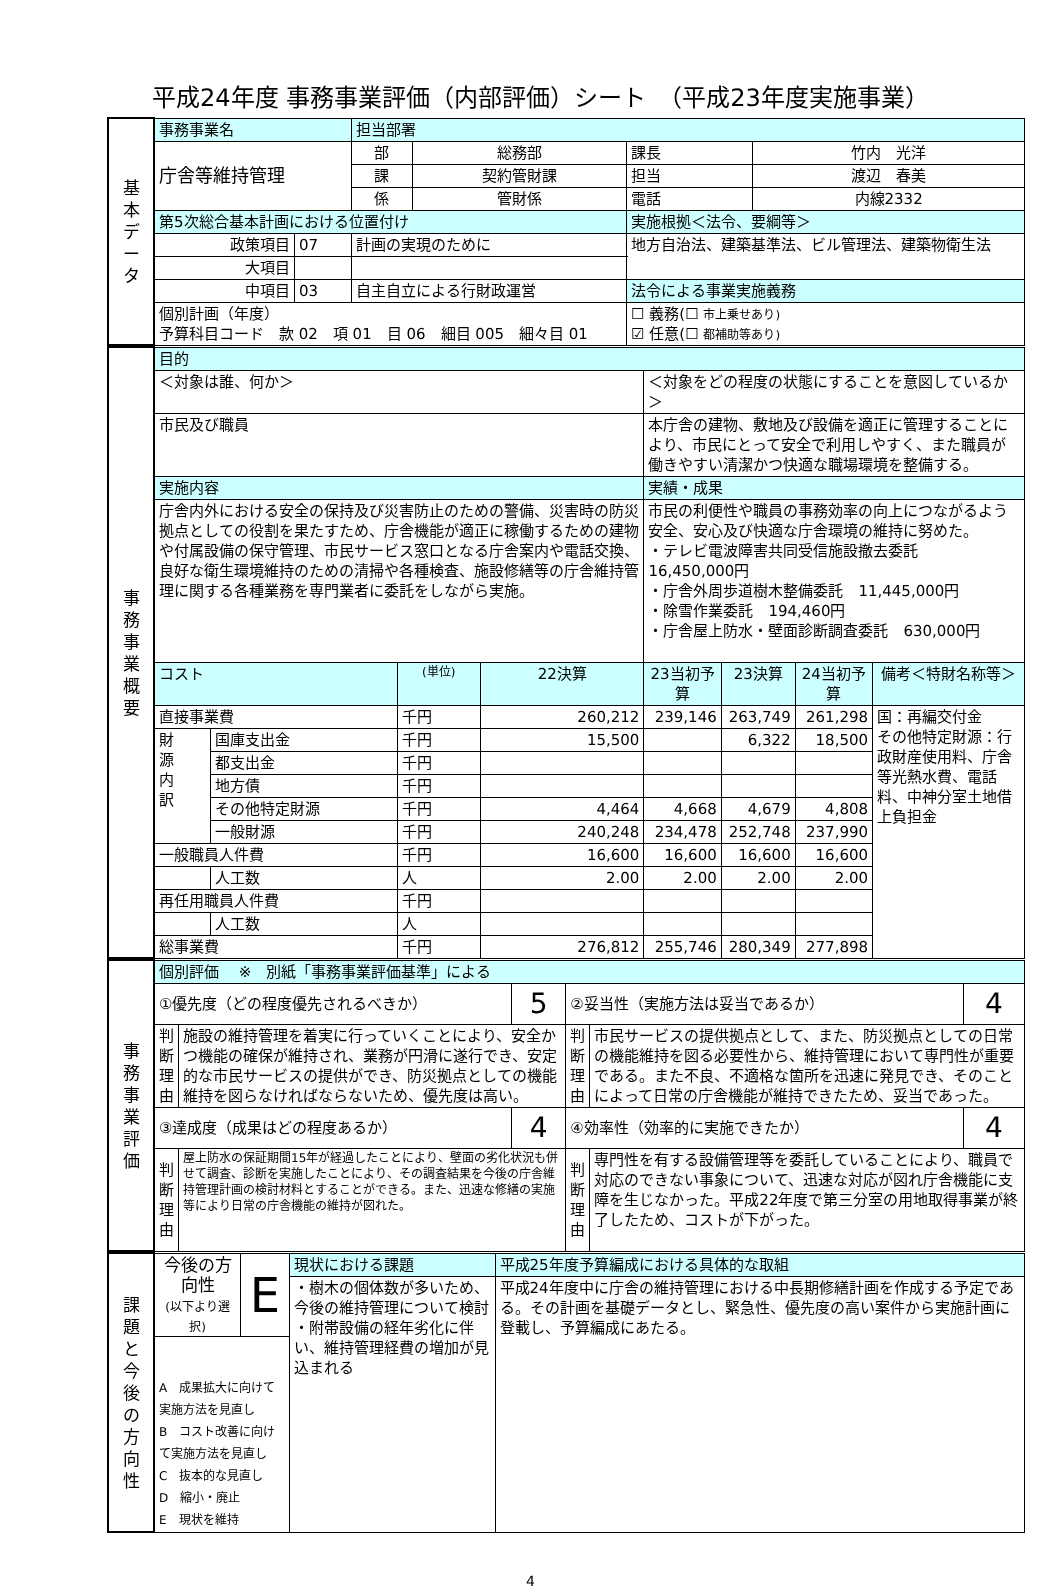平成24年度 事務事業評価（内部評価）シート　（平成23年度実施事業）
| 基 本 デ ー タ | 事務事業名 | | | 担当部署 | | | |
| | 庁舎等維持管理 | | | 部 | 総務部 | 課長 | 竹内 光洋 |
| | | | | 課 | 契約管財課 | 担当 | 渡辺 春美 |
| | | | | 係 | 管財係 | 電話 | 内線2332 |
| | 第5次総合基本計画における位置付け | | | | | 実施根拠＜法令、要綱等＞ | |
| | 政策項目 | 07 | 計画の実現のために | | | 地方自治法、建築基準法、ビル管理法、建築物衛生法 | |
| | 大項目 | | | | | | |
| | 中項目 | 03 | 自主自立による行財政運営 | | | 法令による事業実施義務 | |
| | 個別計画（年度） 予算科目コード 款 02 項 01 目 06 細目 005 細々目 01 | | | | | ☐ 義務(☐ 市上乗せあり) ☑ 任意(☐ 都補助等あり) | |
| 事 務 事 業 概 要 | 目的 | | | | | | | |
| | ＜対象は誰、何か＞ | | | | ＜対象をどの程度の状態にすることを意図しているか＞ | | | |
| | 市民及び職員 | | | | 本庁舎の建物、敷地及び設備を適正に管理することにより、市民にとって安全で利用しやすく、また職員が働きやすい清潔かつ快適な職場環境を整備する。 | | | |
| | 実施内容 | | | | 実績・成果 | | | |
| | 庁舎内外における安全の保持及び災害防止のための警備、災害時の防災拠点としての役割を果たすため、庁舎機能が適正に稼働するための建物や付属設備の保守管理、市民サービス窓口となる庁舎案内や電話交換、良好な衛生環境維持のための清掃や各種検査、施設修繕等の庁舎維持管理に関する各種業務を専門業者に委託をしながら実施。 | | | | 市民の利便性や職員の事務効率の向上につながるよう安全、安心及び快適な庁舎環境の維持に努めた。 ・テレビ電波障害共同受信施設撤去委託 16,450,000円 ・庁舎外周歩道樹木整備委託 11,445,000円 ・除雪作業委託 194,460円 ・庁舎屋上防水・壁面診断調査委託 630,000円 | | | |
| | コスト | | (単位) | 22決算 | 23当初予算 | 23決算 | 24当初予算 | 備考＜特財名称等＞ |
| | 直接事業費 | | 千円 | 260,212 | 239,146 | 263,749 | 261,298 | 国：再編交付金 その他特定財源：行政財産使用料、庁舎等光熱水費、電話料、中神分室土地借上負担金 |
| | 財 源 内 訳 | 国庫支出金 | 千円 | 15,500 | | 6,322 | 18,500 | |
| | | 都支出金 | 千円 | | | | | |
| | | 地方債 | 千円 | | | | | |
| | | その他特定財源 | 千円 | 4,464 | 4,668 | 4,679 | 4,808 | |
| | | 一般財源 | 千円 | 240,248 | 234,478 | 252,748 | 237,990 | |
| | 一般職員人件費 | | 千円 | 16,600 | 16,600 | 16,600 | 16,600 | |
| | | 人工数 | 人 | 2.00 | 2.00 | 2.00 | 2.00 | |
| | 再任用職員人件費 | | 千円 | | | | | |
| | | 人工数 | 人 | | | | | |
| | 総事業費 | | 千円 | 276,812 | 255,746 | 280,349 | 277,898 | |
| 事 務 事 業 評 価 | 個別評価 ※ 別紙「事務事業評価基準」による | | | | | |
| | ①優先度（どの程度優先されるべきか） | | 5 | ②妥当性（実施方法は妥当であるか） | | 4 |
| | 判断理由 | 施設の維持管理を着実に行っていくことにより、安全かつ機能の確保が維持され、業務が円滑に遂行でき、安定的な市民サービスの提供ができ、防災拠点としての機能維持を図らなければならないため、優先度は高い。 | | 判断理由 | 市民サービスの提供拠点として、また、防災拠点としての日常の機能維持を図る必要性から、維持管理において専門性が重要である。また不良、不適格な箇所を迅速に発見でき、そのことによって日常の庁舎機能が維持できたため、妥当であった。 | |
| | ③達成度（成果はどの程度あるか） | | 4 | ④効率性（効率的に実施できたか） | | 4 |
| | 判断理由 | 屋上防水の保証期間15年が経過したことにより、壁面の劣化状況も併せて調査、診断を実施したことにより、その調査結果を今後の庁舎維持管理計画の検討材料とすることができる。また、迅速な修繕の実施等により日常の庁舎機能の維持が図れた。 | | 判断理由 | 専門性を有する設備管理等を委託していることにより、職員で対応のできない事象について、迅速な対応が図れ庁舎機能に支障を生じなかった。平成22年度で第三分室の用地取得事業が終了したため、コストが下がった。 | |
| 課 題 と 今 後 の 方 向 性 | 今後の方向性 (以下より選択) | E | 現状における課題 | 平成25年度予算編成における具体的な取組 |
| | | | ・樹木の個体数が多いため、今後の維持管理について検討 ・附帯設備の経年劣化に伴い、維持管理経費の増加が見込まれる | 平成24年度中に庁舎の維持管理における中長期修繕計画を作成する予定である。その計画を基礎データとし、緊急性、優先度の高い案件から実施計画に登載し、予算編成にあたる。 |
| | A 成果拡大に向けて実施方法を見直し B コスト改善に向けて実施方法を見直し C 抜本的な見直し D 縮小・廃止 E 現状を維持 | | | |
4